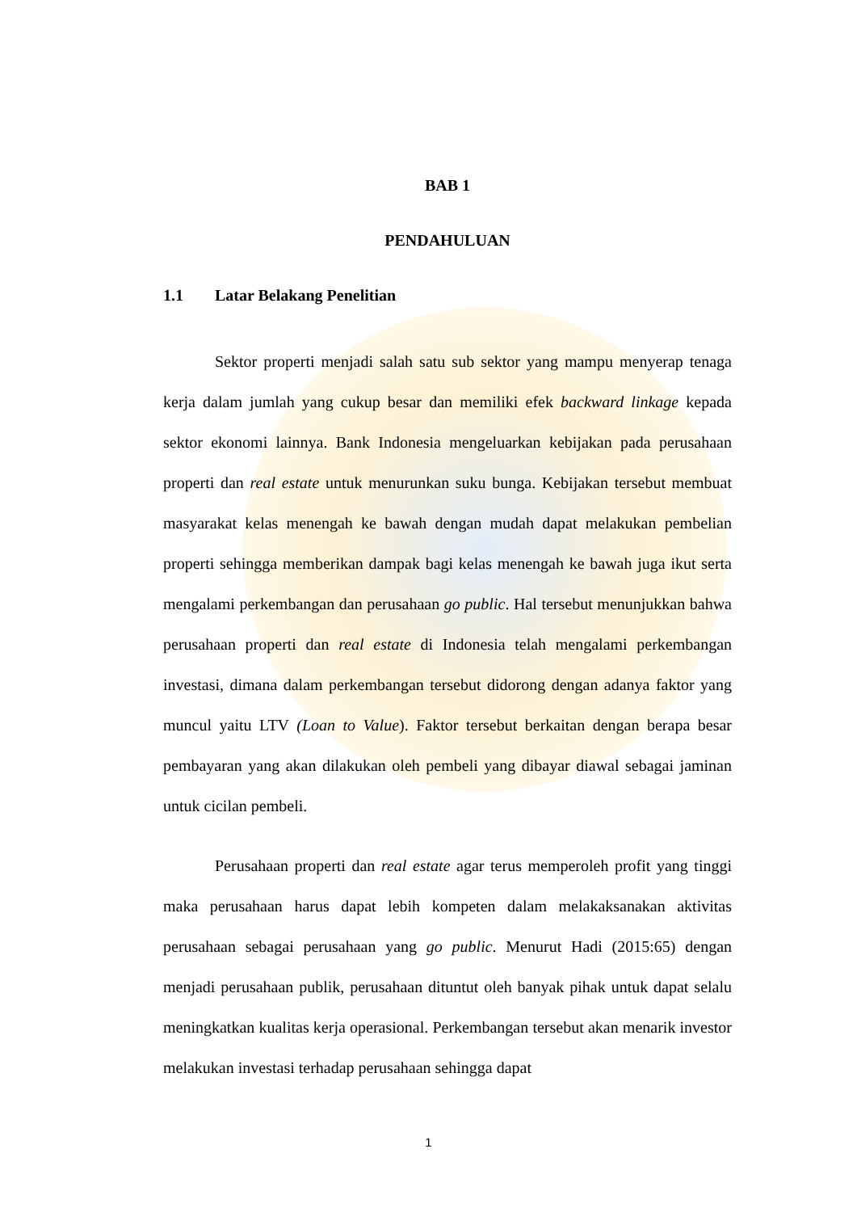BAB 1
PENDAHULUAN
1.1 Latar Belakang Penelitian
Sektor properti menjadi salah satu sub sektor yang mampu menyerap tenaga kerja dalam jumlah yang cukup besar dan memiliki efek backward linkage kepada sektor ekonomi lainnya. Bank Indonesia mengeluarkan kebijakan pada perusahaan properti dan real estate untuk menurunkan suku bunga. Kebijakan tersebut membuat masyarakat kelas menengah ke bawah dengan mudah dapat melakukan pembelian properti sehingga memberikan dampak bagi kelas menengah ke bawah juga ikut serta mengalami perkembangan dan perusahaan go public. Hal tersebut menunjukkan bahwa perusahaan properti dan real estate di Indonesia telah mengalami perkembangan investasi, dimana dalam perkembangan tersebut didorong dengan adanya faktor yang muncul yaitu LTV (Loan to Value). Faktor tersebut berkaitan dengan berapa besar pembayaran yang akan dilakukan oleh pembeli yang dibayar diawal sebagai jaminan untuk cicilan pembeli.
Perusahaan properti dan real estate agar terus memperoleh profit yang tinggi maka perusahaan harus dapat lebih kompeten dalam melakaksanakan aktivitas perusahaan sebagai perusahaan yang go public. Menurut Hadi (2015:65) dengan menjadi perusahaan publik, perusahaan dituntut oleh banyak pihak untuk dapat selalu meningkatkan kualitas kerja operasional. Perkembangan tersebut akan menarik investor melakukan investasi terhadap perusahaan sehingga dapat
1